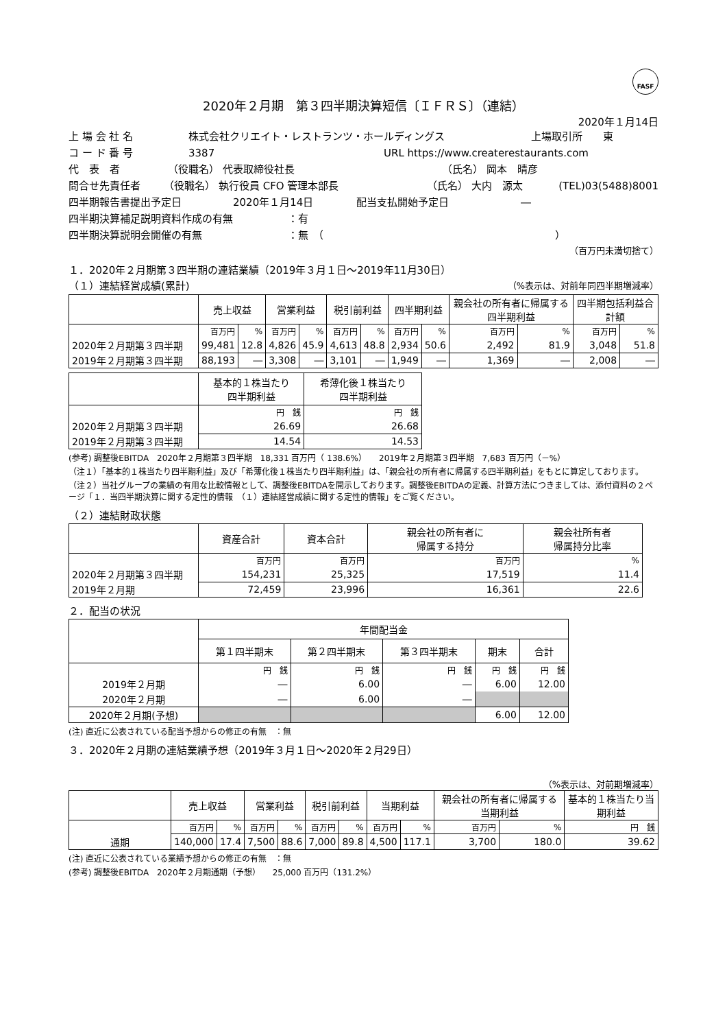FASF
2020年２月期　第３四半期決算短信〔ＩＦＲＳ〕（連結）
2020年１月14日
上 場 会 社 名 株式会社クリエイト・レストランツ・ホールディングス 上場取引所　　東
コ ー ド 番 号 3387 URL https://www.createrestaurants.com
代　表　者 （役職名） 代表取締役社長 （氏名） 岡本　晴彦
問合せ先責任者 （役職名） 執行役員 CFO 管理本部長 （氏名） 大内　源太 (TEL)03(5488)8001
四半期報告書提出予定日 2020年１月14日 配当支払開始予定日 ―
四半期決算補足説明資料作成の有無 ：有
四半期決算説明会開催の有無 ：無　（ ）
（百万円未満切捨て）
１．2020年２月期第３四半期の連結業績（2019年３月１日～2019年11月30日）
（１）連結経営成績(累計)
（%表示は、対前年同四半期増減率）
| | 売上収益 | | 営業利益 | | 税引前利益 | | 四半期利益 | | 親会社の所有者に帰属する四半期利益 | | 四半期包括利益合計額 | |
| --- | --- | --- | --- | --- | --- | --- | --- | --- | --- | --- | --- | --- |
| | 百万円 | % | 百万円 | % | 百万円 | % | 百万円 | % | 百万円 | % | 百万円 | % |
| 2020年２月期第３四半期 | 99,481 | 12.8 | 4,826 | 45.9 | 4,613 | 48.8 | 2,934 | 50.6 | 2,492 | 81.9 | 3,048 | 51.8 |
| 2019年２月期第３四半期 | 88,193 | ― | 3,308 | ― | 3,101 | ― | 1,949 | ― | 1,369 | ― | 2,008 | ― |
| | 基本的１株当たり 四半期利益 | 希薄化後１株当たり 四半期利益 |
| --- | --- | --- |
| | 円 銭 | 円 銭 |
| 2020年２月期第３四半期 | 26.69 | 26.68 |
| 2019年２月期第３四半期 | 14.54 | 14.53 |
(参考) 調整後EBITDA　2020年２月期第３四半期　18,331 百万円（ 138.6%）　　2019年２月期第３四半期　7,683 百万円（－%）
（注１）「基本的１株当たり四半期利益」及び「希薄化後１株当たり四半期利益」は、「親会社の所有者に帰属する四半期利益」をもとに算定しております。
（注２）当社グループの業績の有用な比較情報として、調整後EBITDAを開示しております。調整後EBITDAの定義、計算方法につきましては、添付資料の２ページ「１．当四半期決算に関する定性的情報　（１）連結経営成績に関する定性的情報」をご覧ください。
（２）連結財政状態
| | 資産合計 | 資本合計 | 親会社の所有者に 帰属する持分 | 親会社所有者 帰属持分比率 |
| --- | --- | --- | --- | --- |
| | 百万円 | 百万円 | 百万円 | % |
| 2020年２月期第３四半期 | 154,231 | 25,325 | 17,519 | 11.4 |
| 2019年２月期 | 72,459 | 23,996 | 16,361 | 22.6 |
２．配当の状況
| | 年間配当金 | | | | |
| --- | --- | --- | --- | --- | --- |
| | 第１四半期末 | 第２四半期末 | 第３四半期末 | 期末 | 合計 |
| | 円 銭 | 円 銭 | 円 銭 | 円 銭 | 円 銭 |
| 2019年２月期 | ― | 6.00 | ― | 6.00 | 12.00 |
| 2020年２月期 | ― | 6.00 | ― | | |
| 2020年２月期(予想) | | | | 6.00 | 12.00 |
(注) 直近に公表されている配当予想からの修正の有無　：無
３．2020年２月期の連結業績予想（2019年３月１日～2020年２月29日）
（%表示は、対前期増減率）
| | 売上収益 | | 営業利益 | | 税引前利益 | | 当期利益 | | 親会社の所有者に帰属する当期利益 | | 基本的１株当たり当期利益 |
| --- | --- | --- | --- | --- | --- | --- | --- | --- | --- | --- | --- |
| | 百万円 | % | 百万円 | % | 百万円 | % | 百万円 | % | 百万円 | % | 円 銭 |
| 通期 | 140,000 | 17.4 | 7,500 | 88.6 | 7,000 | 89.8 | 4,500 | 117.1 | 3,700 | 180.0 | 39.62 |
(注) 直近に公表されている業績予想からの修正の有無　：無
(参考) 調整後EBITDA　2020年２月期通期（予想）　　25,000 百万円（131.2%）